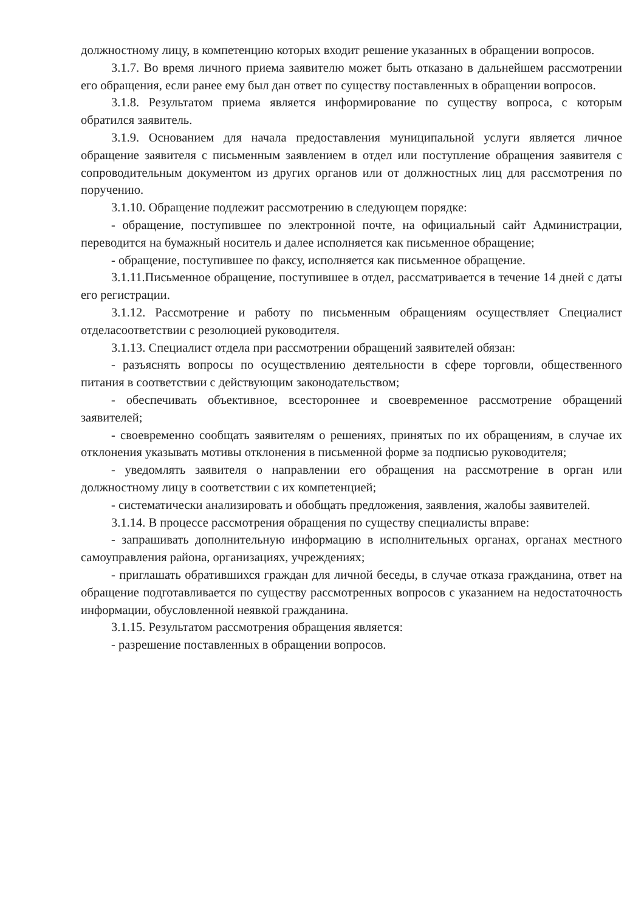должностному лицу, в компетенцию которых входит решение указанных в обращении вопросов.
3.1.7. Во время личного приема заявителю может быть отказано в дальнейшем рассмотрении его обращения, если ранее ему был дан ответ по существу поставленных в обращении вопросов.
3.1.8. Результатом приема является информирование по существу вопроса, с которым обратился заявитель.
3.1.9. Основанием для начала предоставления муниципальной услуги является личное обращение заявителя с письменным заявлением в отдел или поступление обращения заявителя с сопроводительным документом из других органов или от должностных лиц для рассмотрения по поручению.
3.1.10. Обращение подлежит рассмотрению в следующем порядке:
- обращение, поступившее по электронной почте, на официальный сайт Администрации, переводится на бумажный носитель и далее исполняется как письменное обращение;
- обращение, поступившее по факсу, исполняется как письменное обращение.
3.1.11.Письменное обращение, поступившее в отдел, рассматривается в течение 14 дней с даты его регистрации.
3.1.12. Рассмотрение и работу по письменным обращениям осуществляет Специалист отделасоответствии с резолюцией руководителя.
3.1.13. Специалист отдела при рассмотрении обращений заявителей обязан:
- разъяснять вопросы по осуществлению деятельности в сфере торговли, общественного питания в соответствии с действующим законодательством;
- обеспечивать объективное, всестороннее и своевременное рассмотрение обращений заявителей;
- своевременно сообщать заявителям о решениях, принятых по их обращениям, в случае их отклонения указывать мотивы отклонения в письменной форме за подписью руководителя;
- уведомлять заявителя о направлении его обращения на рассмотрение в орган или должностному лицу в соответствии с их компетенцией;
- систематически анализировать и обобщать предложения, заявления, жалобы заявителей.
3.1.14. В процессе рассмотрения обращения по существу специалисты вправе:
- запрашивать дополнительную информацию в исполнительных органах, органах местного самоуправления района, организациях, учреждениях;
- приглашать обратившихся граждан для личной беседы, в случае отказа гражданина, ответ на обращение подготавливается по существу рассмотренных вопросов с указанием на недостаточность информации, обусловленной неявкой гражданина.
3.1.15. Результатом рассмотрения обращения является:
- разрешение поставленных в обращении вопросов.